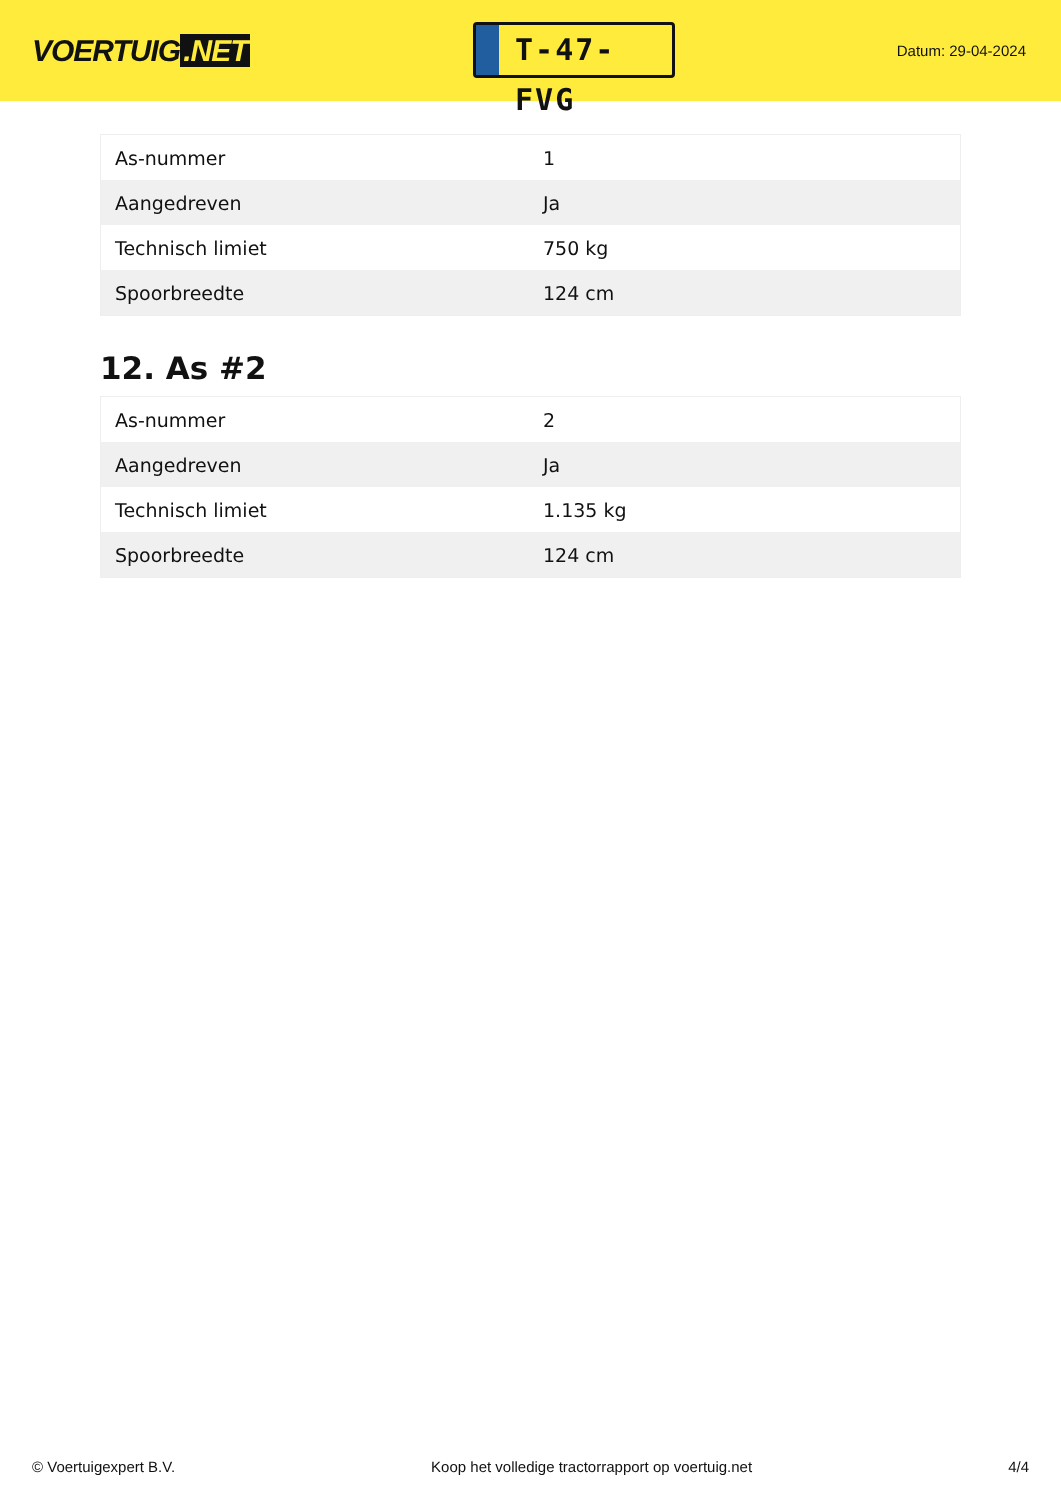VOERTUIG.NET
T-47-FVG
Datum: 29-04-2024
| As-nummer | 1 |
| Aangedreven | Ja |
| Technisch limiet | 750 kg |
| Spoorbreedte | 124 cm |
12. As #2
| As-nummer | 2 |
| Aangedreven | Ja |
| Technisch limiet | 1.135 kg |
| Spoorbreedte | 124 cm |
© Voertuigexpert B.V. Koop het volledige tractorrapport op voertuig.net 4/4